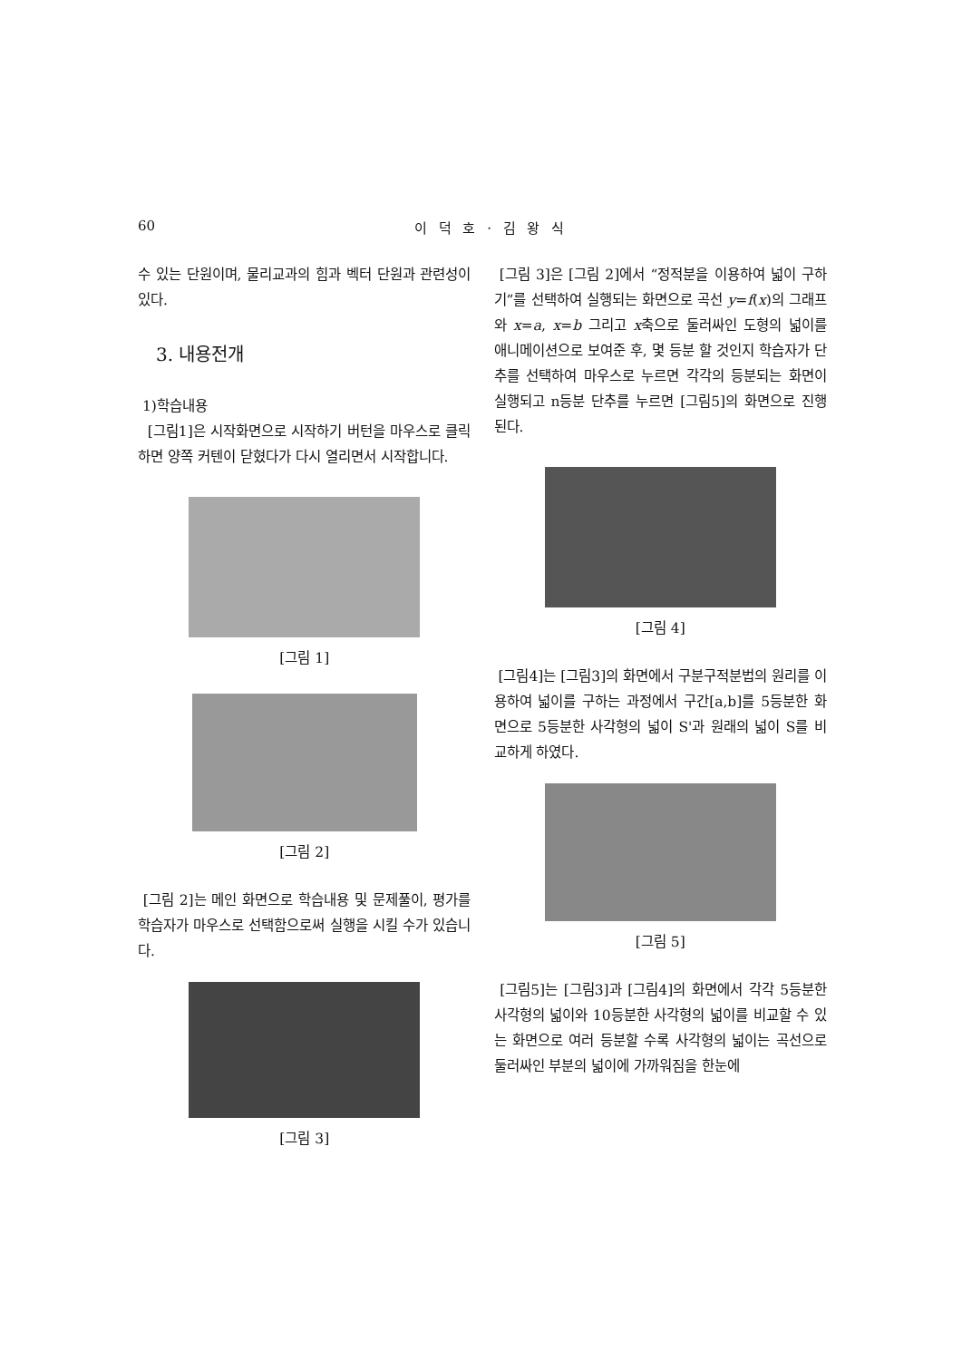60 이 덕 호 · 김 왕 식
수 있는 단원이며, 물리교과의 힘과 벡터 단원과 관련성이 있다.
3. 내용전개
1)학습내용
[그림1]은 시작화면으로 시작하기 버턴을 마우스로 클릭하면 양쪽 커텐이 닫혔다가 다시 열리면서 시작합니다.
[그림 1]
[그림 2]
[그림 2]는 메인 화면으로 학습내용 및 문제풀이, 평가를 학습자가 마우스로 선택함으로써 실행을 시킬 수가 있습니다.
[그림 3]
[그림 3]은 [그림 2]에서 “정적분을 이용하여 넓이 구하기”를 선택하여 실행되는 화면으로 곡선 y=f(x)의 그래프와 x=a, x=b 그리고 x축으로 둘러싸인 도형의 넓이를 애니메이션으로 보여준 후, 몇 등분 할 것인지 학습자가 단추를 선택하여 마우스로 누르면 각각의 등분되는 화면이 실행되고 n등분 단추를 누르면 [그림5]의 화면으로 진행된다.
[그림 4]
[그림4]는 [그림3]의 화면에서 구분구적분법의 원리를 이용하여 넓이를 구하는 과정에서 구간[a,b]를 5등분한 화면으로 5등분한 사각형의 넓이 S'과 원래의 넓이 S를 비교하게 하였다.
[그림 5]
[그림5]는 [그림3]과 [그림4]의 화면에서 각각 5등분한 사각형의 넓이와 10등분한 사각형의 넓이를 비교할 수 있는 화면으로 여러 등분할 수록 사각형의 넓이는 곡선으로 둘러싸인 부분의 넓이에 가까워짐을 한눈에